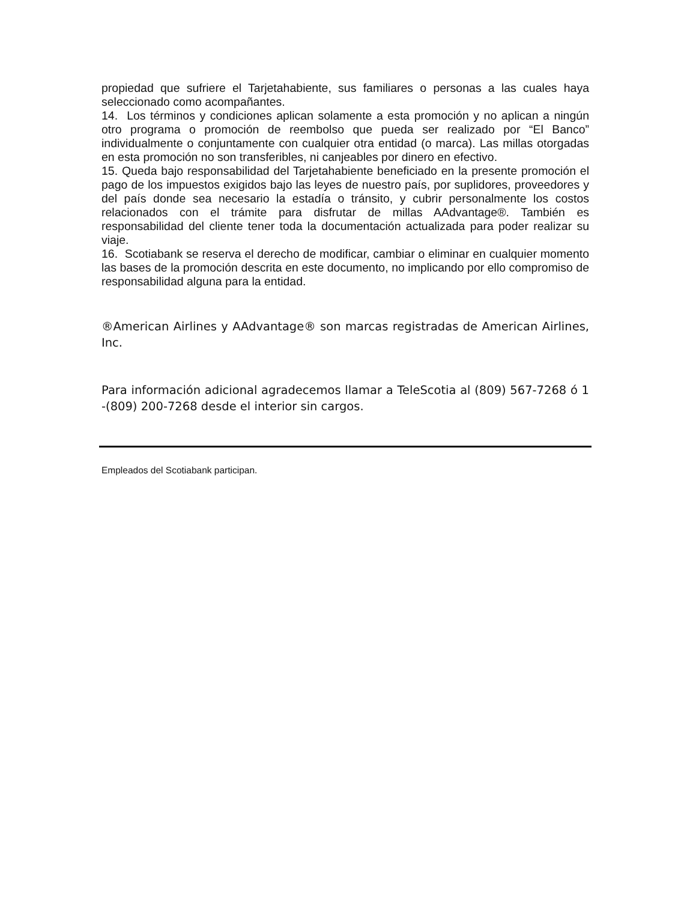propiedad que sufriere el Tarjetahabiente, sus familiares o personas a las cuales haya seleccionado como acompañantes.
14. Los términos y condiciones aplican solamente a esta promoción y no aplican a ningún otro programa o promoción de reembolso que pueda ser realizado por “El Banco” individualmente o conjuntamente con cualquier otra entidad (o marca). Las millas otorgadas en esta promoción no son transferibles, ni canjeables por dinero en efectivo.
15. Queda bajo responsabilidad del Tarjetahabiente beneficiado en la presente promoción el pago de los impuestos exigidos bajo las leyes de nuestro país, por suplidores, proveedores y del país donde sea necesario la estadía o tránsito, y cubrir personalmente los costos relacionados con el trámite para disfrutar de millas AAdvantage®. También es responsabilidad del cliente tener toda la documentación actualizada para poder realizar su viaje.
16. Scotiabank se reserva el derecho de modificar, cambiar o eliminar en cualquier momento las bases de la promoción descrita en este documento, no implicando por ello compromiso de responsabilidad alguna para la entidad.
®American Airlines y AAdvantage® son marcas registradas de American Airlines, Inc.
Para información adicional agradecemos llamar a TeleScotia al (809) 567-7268 ó 1 -(809) 200-7268 desde el interior sin cargos.
Empleados del Scotiabank participan.